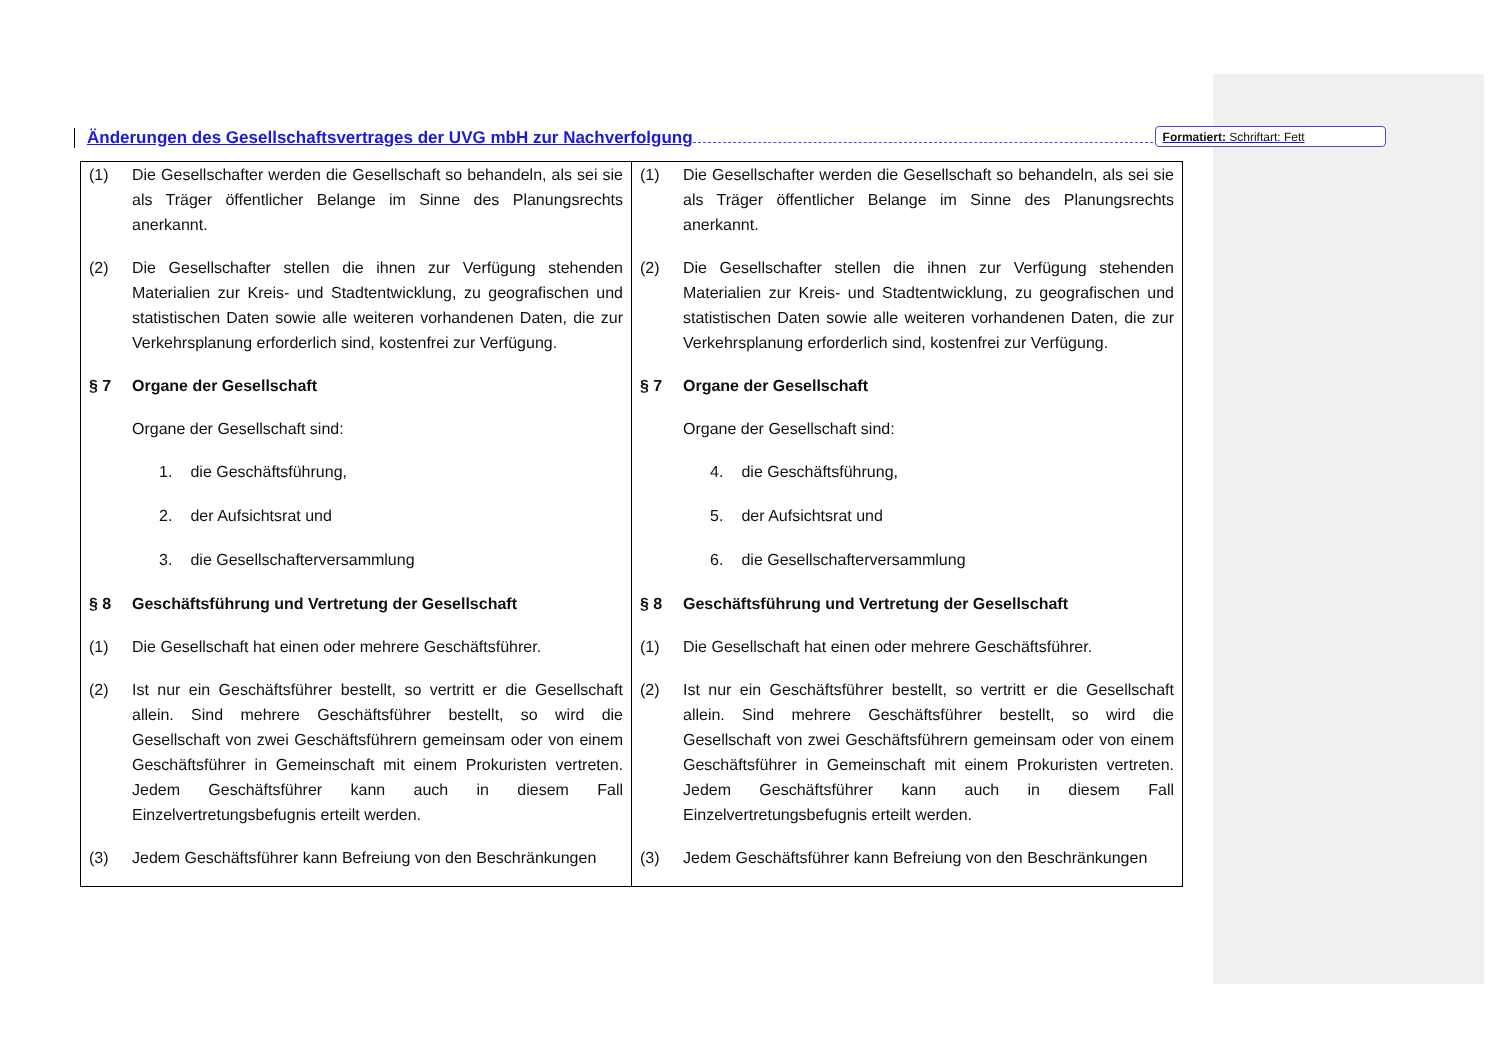Änderungen des Gesellschaftsvertrages der UVG mbH zur Nachverfolgung
Formatiert: Schriftart: Fett
| (1) Die Gesellschafter werden die Gesellschaft so behandeln, als sei sie als Träger öffentlicher Belange im Sinne des Planungsrechts anerkannt. (2) Die Gesellschafter stellen die ihnen zur Verfügung stehenden Materialien zur Kreis- und Stadtentwicklung, zu geografischen und statistischen Daten sowie alle weiteren vorhandenen Daten, die zur Verkehrsplanung erforderlich sind, kostenfrei zur Verfügung. § 7 Organe der Gesellschaft Organe der Gesellschaft sind: 1. die Geschäftsführung, 2. der Aufsichtsrat und 3. die Gesellschafterversammlung § 8 Geschäftsführung und Vertretung der Gesellschaft (1) Die Gesellschaft hat einen oder mehrere Geschäftsführer. (2) Ist nur ein Geschäftsführer bestellt, so vertritt er die Gesellschaft allein. Sind mehrere Geschäftsführer bestellt, so wird die Gesellschaft von zwei Geschäftsführern gemeinsam oder von einem Geschäftsführer in Gemeinschaft mit einem Prokuristen vertreten. Jedem Geschäftsführer kann auch in diesem Fall Einzelvertretungsbefugnis erteilt werden. (3) Jedem Geschäftsführer kann Befreiung von den Beschränkungen | (1) Die Gesellschafter werden die Gesellschaft so behandeln, als sei sie als Träger öffentlicher Belange im Sinne des Planungsrechts anerkannt. (2) Die Gesellschafter stellen die ihnen zur Verfügung stehenden Materialien zur Kreis- und Stadtentwicklung, zu geografischen und statistischen Daten sowie alle weiteren vorhandenen Daten, die zur Verkehrsplanung erforderlich sind, kostenfrei zur Verfügung. § 7 Organe der Gesellschaft Organe der Gesellschaft sind: 4. die Geschäftsführung, 5. der Aufsichtsrat und 6. die Gesellschafterversammlung § 8 Geschäftsführung und Vertretung der Gesellschaft (1) Die Gesellschaft hat einen oder mehrere Geschäftsführer. (2) Ist nur ein Geschäftsführer bestellt, so vertritt er die Gesellschaft allein. Sind mehrere Geschäftsführer bestellt, so wird die Gesellschaft von zwei Geschäftsführern gemeinsam oder von einem Geschäftsführer in Gemeinschaft mit einem Prokuristen vertreten. Jedem Geschäftsführer kann auch in diesem Fall Einzelvertretungsbefugnis erteilt werden. (3) Jedem Geschäftsführer kann Befreiung von den Beschränkungen |